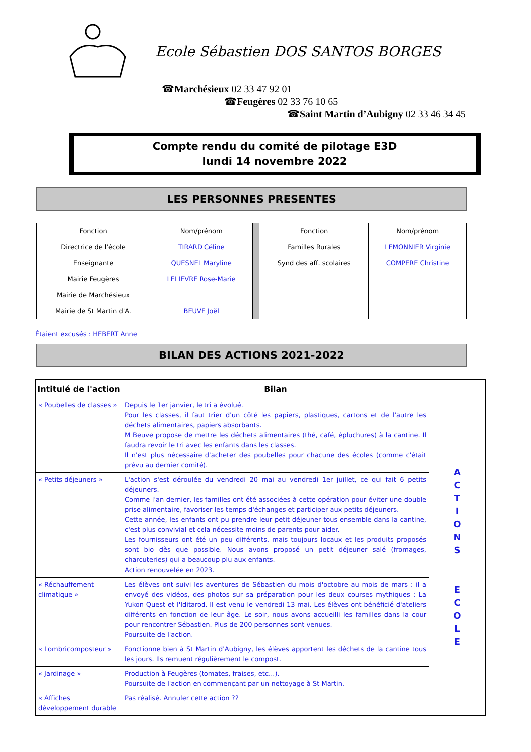Ecole Sébastien DOS SANTOS BORGES
☎Marchésieux 02 33 47 92 01
☎Feugères 02 33 76 10 65
☎Saint Martin d’Aubigny 02 33 46 34 45
Compte rendu du comité de pilotage E3D
lundi 14 novembre 2022
LES PERSONNES PRESENTES
| Fonction | Nom/prénom | | Fonction | Nom/prénom |
| Directrice de l'école | TIRARD Céline | | Familles Rurales | LEMONNIER Virginie |
| Enseignante | QUESNEL Maryline | | Synd des aff. scolaires | COMPERE Christine |
| Mairie Feugères | LELIEVRE Rose-Marie | | | |
| Mairie de Marchésieux | | | | |
| Mairie de St Martin d'A. | BEUVE Joël | | | |
Étaient excusés : HEBERT Anne
BILAN DES ACTIONS 2021-2022
| Intitulé de l'action | Bilan | |
| --- | --- | --- |
| « Poubelles de classes » | Depuis le 1er janvier, le tri a évolué. Pour les classes, il faut trier d'un côté les papiers, plastiques, cartons et de l'autre les déchets alimentaires, papiers absorbants. M Beuve propose de mettre les déchets alimentaires (thé, café, épluchures) à la cantine. Il faudra revoir le tri avec les enfants dans les classes. Il n'est plus nécessaire d'acheter des poubelles pour chacune des écoles (comme c'était prévu au dernier comité). | A C T I O N S E C O L E |
| « Petits déjeuners » | L'action s'est déroulée du vendredi 20 mai au vendredi 1er juillet, ce qui fait 6 petits déjeuners. Comme l'an dernier, les familles ont été associées à cette opération pour éviter une double prise alimentaire, favoriser les temps d'échanges et participer aux petits déjeuners. Cette année, les enfants ont pu prendre leur petit déjeuner tous ensemble dans la cantine, c'est plus convivial et cela nécessite moins de parents pour aider. Les fournisseurs ont été un peu différents, mais toujours locaux et les produits proposés sont bio dès que possible. Nous avons proposé un petit déjeuner salé (fromages, charcuteries) qui a beaucoup plu aux enfants. Action renouvelée en 2023. | |
| « Réchauffement climatique » | Les élèves ont suivi les aventures de Sébastien du mois d'octobre au mois de mars : il a envoyé des vidéos, des photos sur sa préparation pour les deux courses mythiques : La Yukon Quest et l'Iditarod. Il est venu le vendredi 13 mai. Les élèves ont bénéficié d'ateliers différents en fonction de leur âge. Le soir, nous avons accueilli les familles dans la cour pour rencontrer Sébastien. Plus de 200 personnes sont venues. Poursuite de l'action. | |
| « Lombricomposteur » | Fonctionne bien à St Martin d'Aubigny, les élèves apportent les déchets de la cantine tous les jours. Ils remuent régulièrement le compost. | |
| « Jardinage » | Production à Feugères (tomates, fraises, etc...). Poursuite de l'action en commençant par un nettoyage à St Martin. | |
| « Affiches développement durable | Pas réalisé. Annuler cette action ?? | |